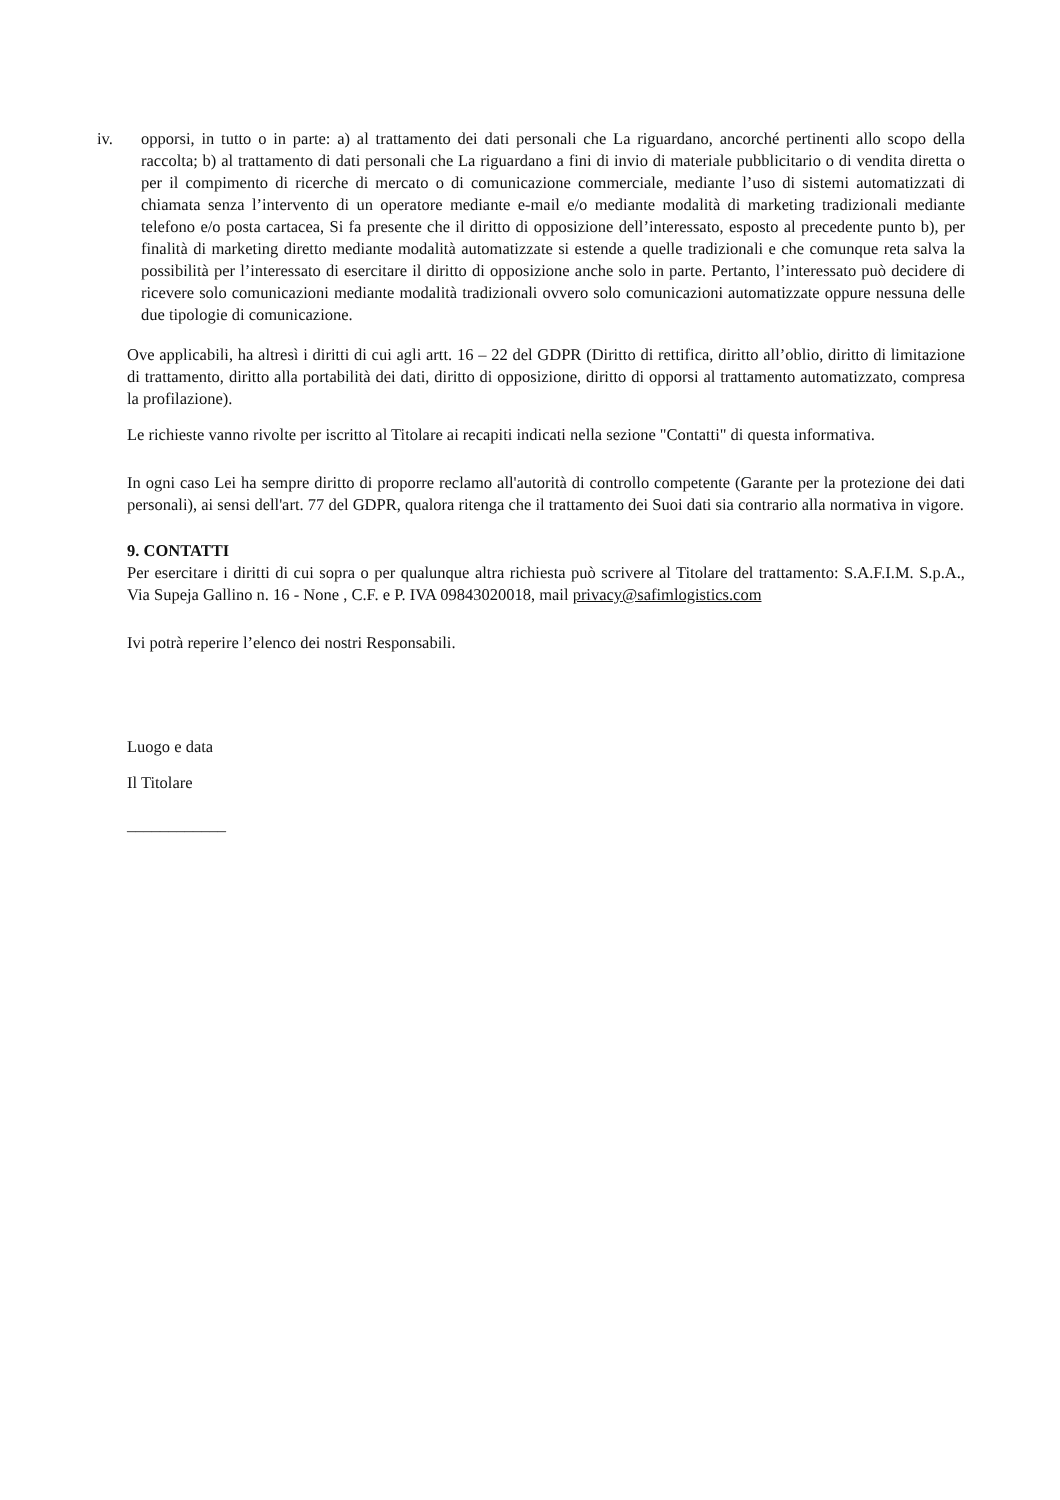iv. opporsi, in tutto o in parte: a) al trattamento dei dati personali che La riguardano, ancorché pertinenti allo scopo della raccolta; b) al trattamento di dati personali che La riguardano a fini di invio di materiale pubblicitario o di vendita diretta o per il compimento di ricerche di mercato o di comunicazione commerciale, mediante l’uso di sistemi automatizzati di chiamata senza l’intervento di un operatore mediante e-mail e/o mediante modalità di marketing tradizionali mediante telefono e/o posta cartacea, Si fa presente che il diritto di opposizione dell’interessato, esposto al precedente punto b), per finalità di marketing diretto mediante modalità automatizzate si estende a quelle tradizionali e che comunque reta salva la possibilità per l’interessato di esercitare il diritto di opposizione anche solo in parte. Pertanto, l’interessato può decidere di ricevere solo comunicazioni mediante modalità tradizionali ovvero solo comunicazioni automatizzate oppure nessuna delle due tipologie di comunicazione.
Ove applicabili, ha altresì i diritti di cui agli artt. 16 – 22 del GDPR (Diritto di rettifica, diritto all’oblio, diritto di limitazione di trattamento, diritto alla portabilità dei dati, diritto di opposizione, diritto di opporsi al trattamento automatizzato, compresa la profilazione).
Le richieste vanno rivolte per iscritto al Titolare ai recapiti indicati nella sezione "Contatti" di questa informativa.
In ogni caso Lei ha sempre diritto di proporre reclamo all'autorità di controllo competente (Garante per la protezione dei dati personali), ai sensi dell'art. 77 del GDPR, qualora ritenga che il trattamento dei Suoi dati sia contrario alla normativa in vigore.
9. CONTATTI
Per esercitare i diritti di cui sopra o per qualunque altra richiesta può scrivere al Titolare del trattamento: S.A.F.I.M. S.p.A., Via Supeja Gallino n. 16 - None , C.F. e P. IVA 09843020018, mail privacy@safimlogistics.com
Ivi potrà reperire l’elenco dei nostri Responsabili.
Luogo e data
Il Titolare
____________